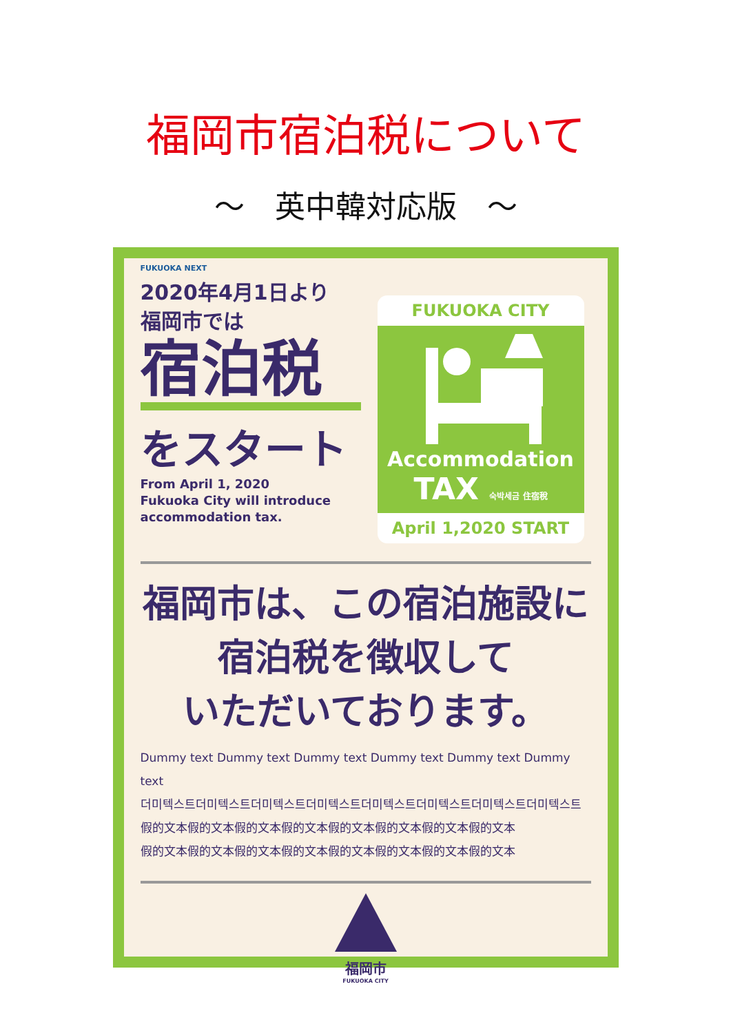福岡市宿泊税について
～　英中韓対応版　～
FUKUOKA NEXT
2020年4月1日より
福岡市では
宿泊税
をスタート
From April 1, 2020
Fukuoka City will introduce
accommodation tax.
FUKUOKA CITY
Accommodation
TAX 숙박세금 住宿稅
April 1,2020 START
福岡市は、この宿泊施設に
宿泊税を徴収して
いただいております。
Dummy text Dummy text Dummy text Dummy text Dummy text Dummy text
더미텍스트더미텍스트더미텍스트더미텍스트더미텍스트더미텍스트더미텍스트더미텍스트
假的文本假的文本假的文本假的文本假的文本假的文本假的文本假的文本
假的文本假的文本假的文本假的文本假的文本假的文本假的文本假的文本
福岡市
FUKUOKA CITY